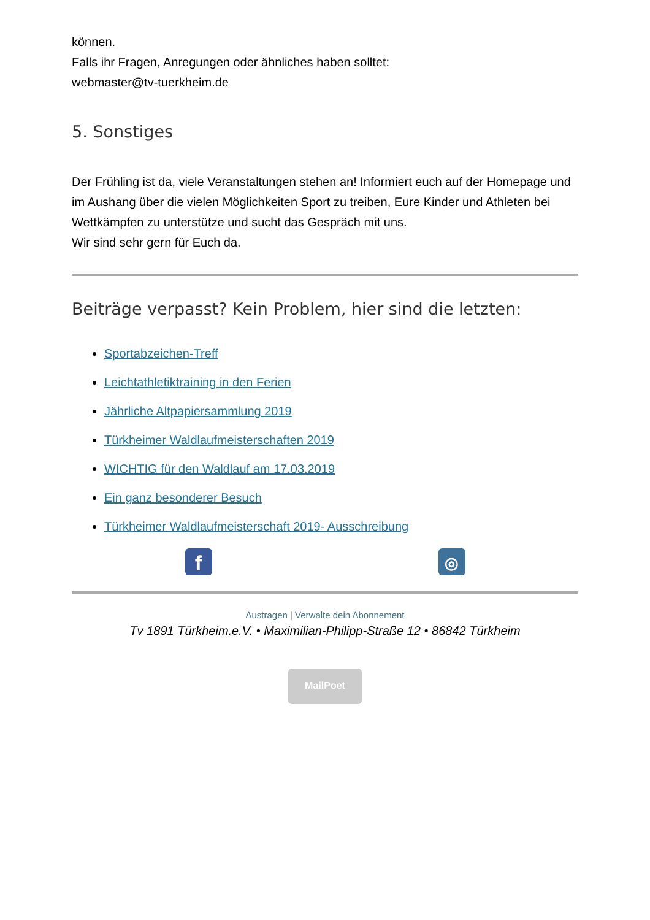können.
Falls ihr Fragen, Anregungen oder ähnliches haben solltet:
webmaster@tv-tuerkheim.de
5. Sonstiges
Der Frühling ist da, viele Veranstaltungen stehen an! Informiert euch auf der Homepage und im Aushang über die vielen Möglichkeiten Sport zu treiben, Eure Kinder und Athleten bei Wettkämpfen zu unterstütze und sucht das Gespräch mit uns.
Wir sind sehr gern für Euch da.
Beiträge verpasst? Kein Problem, hier sind die letzten:
Sportabzeichen-Treff
Leichtathletiktraining in den Ferien
Jährliche Altpapiersammlung 2019
Türkheimer Waldlaufmeisterschaften 2019
WICHTIG für den Waldlauf am 17.03.2019
Ein ganz besonderer Besuch
Türkheimer Waldlaufmeisterschaft 2019- Ausschreibung
f
◎
Austragen | Verwalte dein Abonnement
Tv 1891 Türkheim.e.V. • Maximilian-Philipp-Straße 12 • 86842 Türkheim
MailPoet